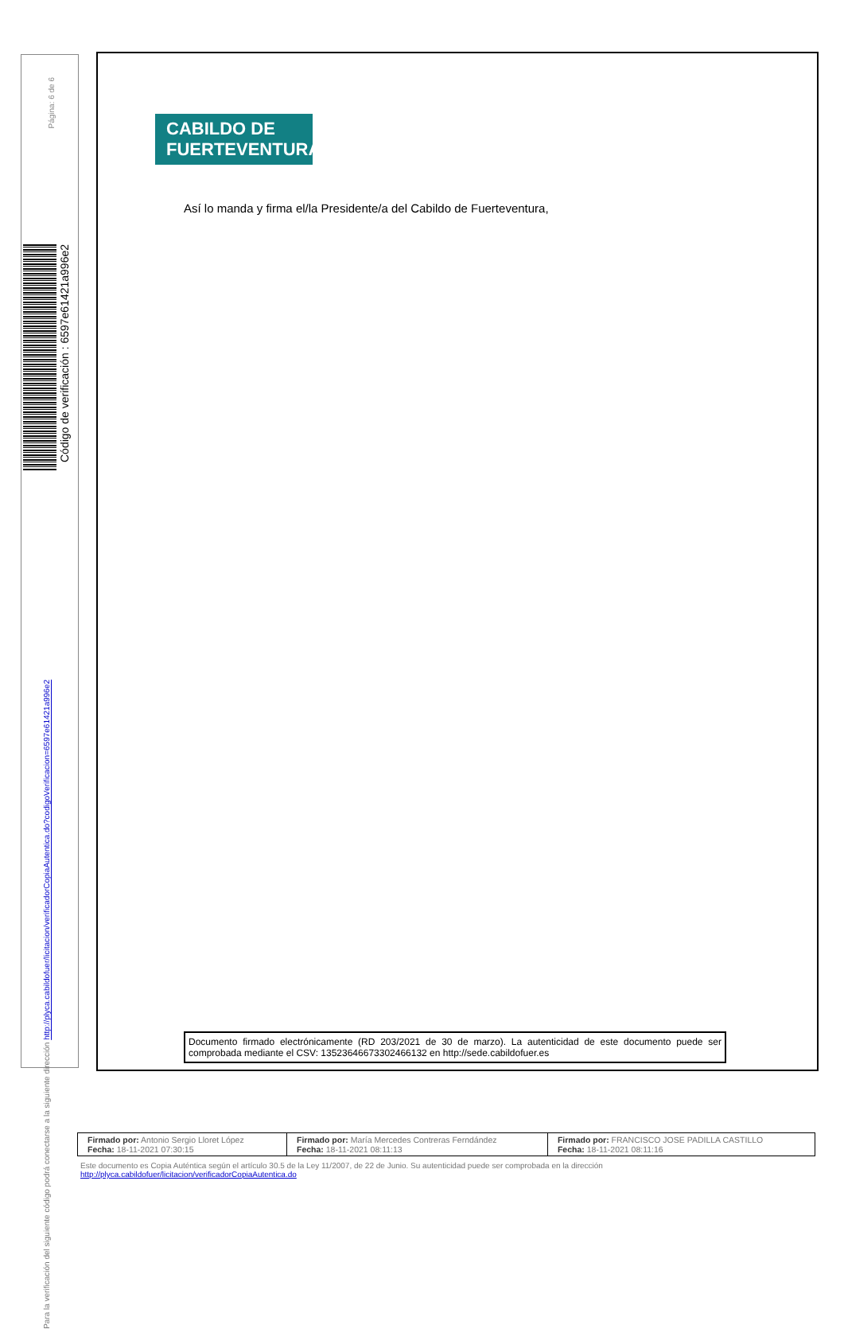Página: 6 de 6
Código de verificación : 6597e61421a996e2
Para la verificación del siguiente código podrá conectarse a la siguiente dirección http://plyca.cabildofuer/licitacion/verificadorCopiaAutentica.do?codigoVerificacion=6597e61421a996e2
CABILDO DE
FUERTEVENTURA
Así lo manda y firma el/la Presidente/a del Cabildo de Fuerteventura,
Documento firmado electrónicamente (RD 203/2021 de 30 de marzo). La autenticidad de este documento puede ser comprobada mediante el CSV: 13523646673302466132 en http://sede.cabildofuer.es
| Firmado por: Antonio Sergio Lloret López Fecha: 18-11-2021 07:30:15 | Firmado por: María Mercedes Contreras Ferndández Fecha: 18-11-2021 08:11:13 | Firmado por: FRANCISCO JOSE PADILLA CASTILLO Fecha: 18-11-2021 08:11:16 |
Este documento es Copia Auténtica según el artículo 30.5 de la Ley 11/2007, de 22 de Junio. Su autenticidad puede ser comprobada en la dirección
http://plyca.cabildofuer/licitacion/verificadorCopiaAutentica.do